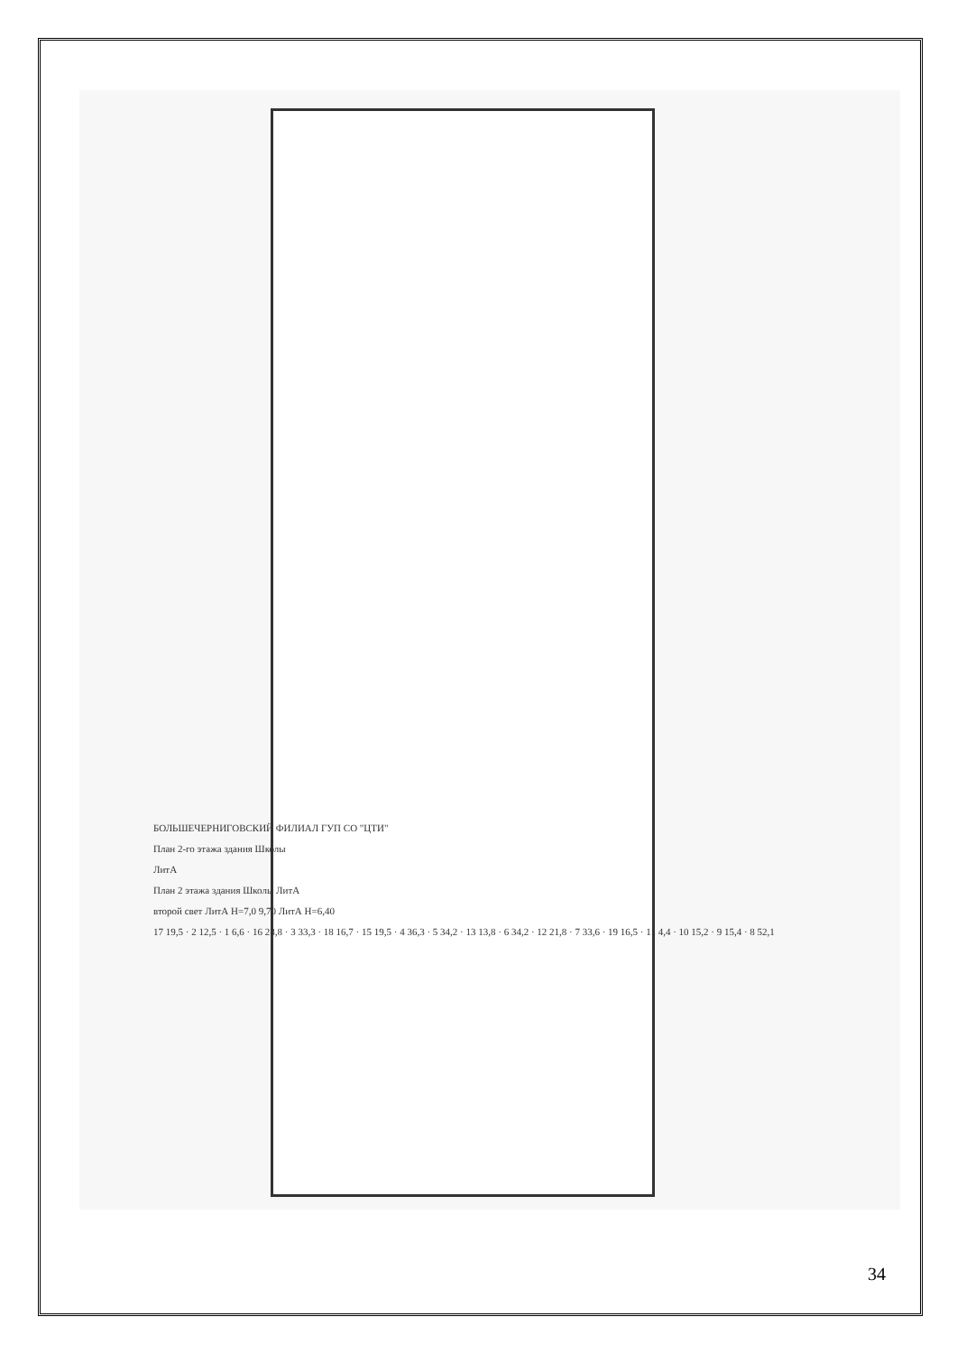БОЛЬШЕЧЕРНИГОВСКИЙ ФИЛИАЛ ГУП СО "ЦТИ"
План 2-го этажа здания Школы
ЛитА
План 2 этажа здания Школы ЛитА
второй свет ЛитА H=7,0 9,70 ЛитА H=6,40
17 19,5 · 2 12,5 · 1 6,6 · 16 28,8 · 3 33,3 · 18 16,7 · 15 19,5 · 4 36,3 · 5 34,2 · 13 13,8 · 6 34,2 · 12 21,8 · 7 33,6 · 19 16,5 · 11 4,4 · 10 15,2 · 9 15,4 · 8 52,1
34